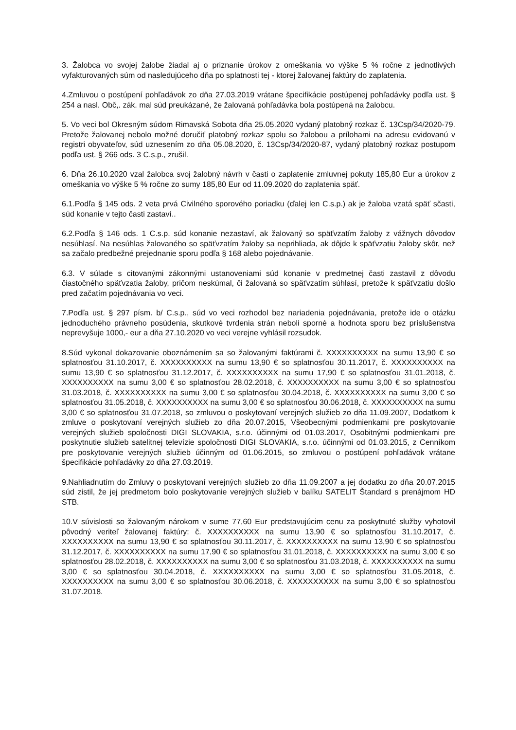3. Žalobca vo svojej žalobe žiadal aj o priznanie úrokov z omeškania vo výške 5 % ročne z jednotlivých vyfakturovaných súm od nasledujúceho dňa po splatnosti tej - ktorej žalovanej faktúry do zaplatenia.
4.Zmluvou o postúpení pohľadávok zo dňa 27.03.2019 vrátane špecifikácie postúpenej pohľadávky podľa ust. § 254 a nasl. Obč,. zák. mal súd preukázané, že žalovaná pohľadávka bola postúpená na žalobcu.
5. Vo veci bol Okresným súdom Rimavská Sobota dňa 25.05.2020 vydaný platobný rozkaz č. 13Csp/34/2020-79. Pretože žalovanej nebolo možné doručiť platobný rozkaz spolu so žalobou a prílohami na adresu evidovanú v registri obyvateľov, súd uznesením zo dňa 05.08.2020, č. 13Csp/34/2020-87, vydaný platobný rozkaz postupom podľa ust. § 266 ods. 3 C.s.p., zrušil.
6. Dňa 26.10.2020 vzal žalobca svoj žalobný návrh v časti o zaplatenie zmluvnej pokuty 185,80 Eur a úrokov z omeškania vo výške 5 % ročne zo sumy 185,80 Eur od 11.09.2020 do zaplatenia späť.
6.1.Podľa § 145 ods. 2 veta prvá Civilného sporového poriadku (ďalej len C.s.p.) ak je žaloba vzatá späť sčasti, súd konanie v tejto časti zastaví..
6.2.Podľa § 146 ods. 1 C.s.p. súd konanie nezastaví, ak žalovaný so späťvzatím žaloby z vážnych dôvodov nesúhlasí. Na nesúhlas žalovaného so späťvzatím žaloby sa neprihliada, ak dôjde k späťvzatiu žaloby skôr, než sa začalo predbežné prejednanie sporu podľa § 168 alebo pojednávanie.
6.3. V súlade s citovanými zákonnými ustanoveniami súd konanie v predmetnej časti zastavil z dôvodu čiastočného späťvzatia žaloby, pričom neskúmal, či žalovaná so späťvzatím súhlasí, pretože k späťvzatiu došlo pred začatím pojednávania vo veci.
7.Podľa ust. § 297 písm. b/ C.s.p., súd vo veci rozhodol bez nariadenia pojednávania, pretože ide o otázku jednoduchého právneho posúdenia, skutkové tvrdenia strán neboli sporné a hodnota sporu bez príslušenstva neprevyšuje 1000,- eur a dňa 27.10.2020 vo veci verejne vyhlásil rozsudok.
8.Súd vykonal dokazovanie oboznámením sa so žalovanými faktúrami č. XXXXXXXXXX na sumu 13,90 € so splatnosťou 31.10.2017, č. XXXXXXXXXX na sumu 13,90 € so splatnosťou 30.11.2017, č. XXXXXXXXXX na sumu 13,90 € so splatnosťou 31.12.2017, č. XXXXXXXXXX na sumu 17,90 € so splatnosťou 31.01.2018, č. XXXXXXXXXX na sumu 3,00 € so splatnosťou 28.02.2018, č. XXXXXXXXXX na sumu 3,00 € so splatnosťou 31.03.2018, č. XXXXXXXXXX na sumu 3,00 € so splatnosťou 30.04.2018, č. XXXXXXXXXX na sumu 3,00 € so splatnosťou 31.05.2018, č. XXXXXXXXXX na sumu 3,00 € so splatnosťou 30.06.2018, č. XXXXXXXXXX na sumu 3,00 € so splatnosťou 31.07.2018, so zmluvou o poskytovaní verejných služieb zo dňa 11.09.2007, Dodatkom k zmluve o poskytovaní verejných služieb zo dňa 20.07.2015, Všeobecnými podmienkami pre poskytovanie verejných služieb spoločnosti DIGI SLOVAKIA, s.r.o. účinnými od 01.03.2017, Osobitnými podmienkami pre poskytnutie služieb satelitnej televízie spoločnosti DIGI SLOVAKIA, s.r.o. účinnými od 01.03.2015, z Cenníkom pre poskytovanie verejných služieb účinným od 01.06.2015, so zmluvou o postúpení pohľadávok vrátane špecifikácie pohľadávky zo dňa 27.03.2019.
9.Nahliadnutím do Zmluvy o poskytovaní verejných služieb zo dňa 11.09.2007 a jej dodatku zo dňa 20.07.2015 súd zistil, že jej predmetom bolo poskytovanie verejných služieb v balíku SATELIT Štandard s prenájmom HD STB.
10.V súvislosti so žalovaným nárokom v sume 77,60 Eur predstavujúcim cenu za poskytnuté služby vyhotovil pôvodný veriteľ žalovanej faktúry: č. XXXXXXXXXX na sumu 13,90 € so splatnosťou 31.10.2017, č. XXXXXXXXXX na sumu 13,90 € so splatnosťou 30.11.2017, č. XXXXXXXXXX na sumu 13,90 € so splatnosťou 31.12.2017, č. XXXXXXXXXX na sumu 17,90 € so splatnosťou 31.01.2018, č. XXXXXXXXXX na sumu 3,00 € so splatnosťou 28.02.2018, č. XXXXXXXXXX na sumu 3,00 € so splatnosťou 31.03.2018, č. XXXXXXXXXX na sumu 3,00 € so splatnosťou 30.04.2018, č. XXXXXXXXXX na sumu 3,00 € so splatnosťou 31.05.2018, č. XXXXXXXXXX na sumu 3,00 € so splatnosťou 30.06.2018, č. XXXXXXXXXX na sumu 3,00 € so splatnosťou 31.07.2018.